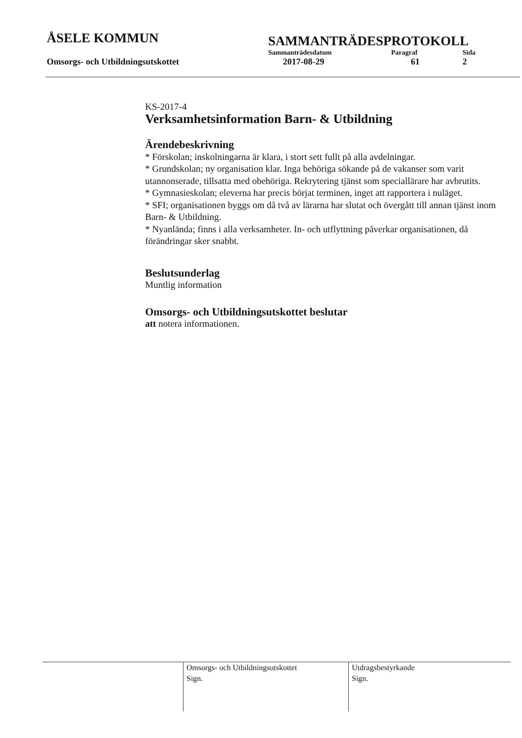ÅSELE KOMMUN
SAMMANTRÄDESPROTOKOLL
Sammanträdesdatum Paragraf Sida
Omsorgs- och Utbildningsutskottet 2017-08-29 61 2
KS-2017-4
Verksamhetsinformation Barn- & Utbildning
Ärendebeskrivning
* Förskolan; inskolningarna är klara, i stort sett fullt på alla avdelningar.
* Grundskolan; ny organisation klar. Inga behöriga sökande på de vakanser som varit utannonserade, tillsatta med obehöriga. Rekrytering tjänst som speciallärare har avbrutits.
* Gymnasieskolan; eleverna har precis börjat terminen, inget att rapportera i nuläget.
* SFI; organisationen byggs om då två av lärarna har slutat och övergått till annan tjänst inom Barn- & Utbildning.
* Nyanlända; finns i alla verksamheter. In- och utflyttning påverkar organisationen, då förändringar sker snabbt.
Beslutsunderlag
Muntlig information
Omsorgs- och Utbildningsutskottet beslutar
att notera informationen.
Omsorgs- och Utbildningsutskottet
Sign.
Utdragsbestyrkande
Sign.